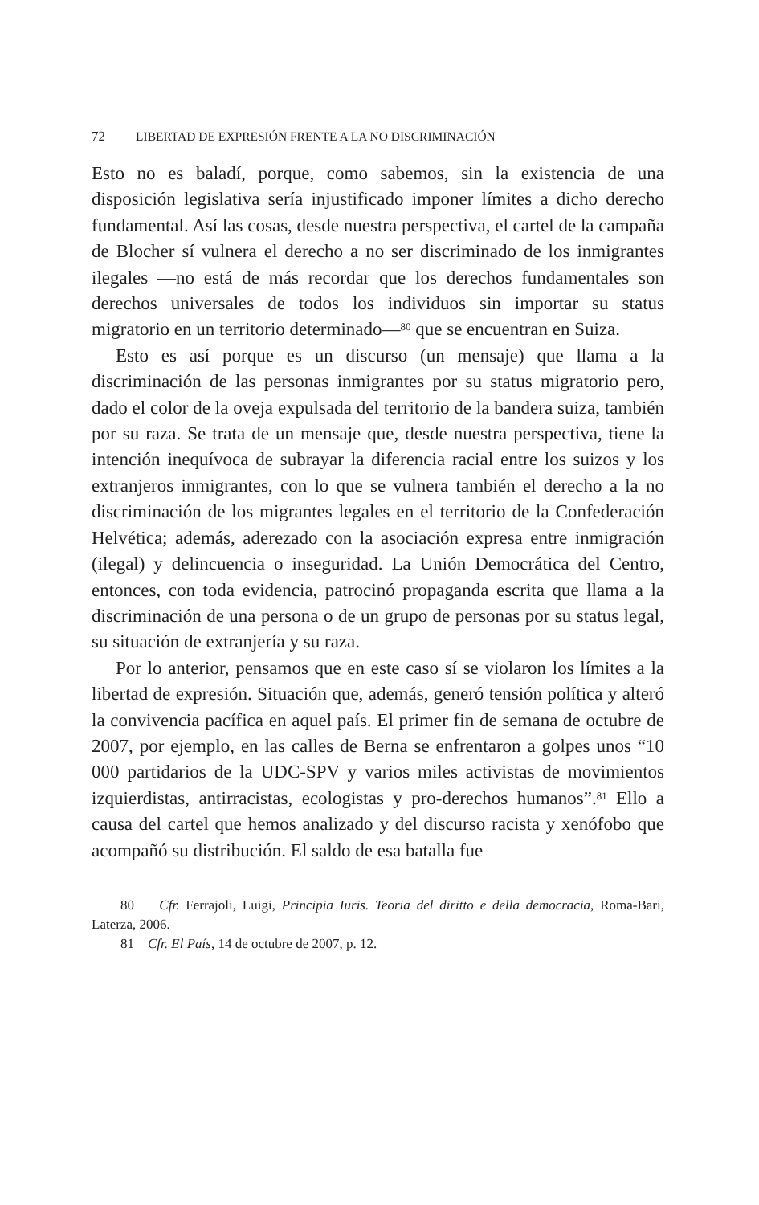72 LIBERTAD DE EXPRESIÓN FRENTE A LA NO DISCRIMINACIÓN
Esto no es baladí, porque, como sabemos, sin la existencia de una disposición legislativa sería injustificado imponer límites a dicho derecho fundamental. Así las cosas, desde nuestra perspectiva, el cartel de la campaña de Blocher sí vulnera el derecho a no ser discriminado de los inmigrantes ilegales —no está de más recordar que los derechos fundamentales son derechos universales de todos los individuos sin importar su status migratorio en un territorio determinado—<sup>80</sup> que se encuentran en Suiza.
Esto es así porque es un discurso (un mensaje) que llama a la discriminación de las personas inmigrantes por su status migratorio pero, dado el color de la oveja expulsada del territorio de la bandera suiza, también por su raza. Se trata de un mensaje que, desde nuestra perspectiva, tiene la intención inequívoca de subrayar la diferencia racial entre los suizos y los extranjeros inmigrantes, con lo que se vulnera también el derecho a la no discriminación de los migrantes legales en el territorio de la Confederación Helvética; además, aderezado con la asociación expresa entre inmigración (ilegal) y delincuencia o inseguridad. La Unión Democrática del Centro, entonces, con toda evidencia, patrocinó propaganda escrita que llama a la discriminación de una persona o de un grupo de personas por su status legal, su situación de extranjería y su raza.
Por lo anterior, pensamos que en este caso sí se violaron los límites a la libertad de expresión. Situación que, además, generó tensión política y alteró la convivencia pacífica en aquel país. El primer fin de semana de octubre de 2007, por ejemplo, en las calles de Berna se enfrentaron a golpes unos “10 000 partidarios de la UDC-SPV y varios miles activistas de movimientos izquierdistas, antirracistas, ecologistas y pro-derechos humanos”.<sup>81</sup> Ello a causa del cartel que hemos analizado y del discurso racista y xenófobo que acompañó su distribución. El saldo de esa batalla fue
80 Cfr. Ferrajoli, Luigi, Principia Iuris. Teoria del diritto e della democracia, Roma-Bari, Laterza, 2006.
81 Cfr. El País, 14 de octubre de 2007, p. 12.